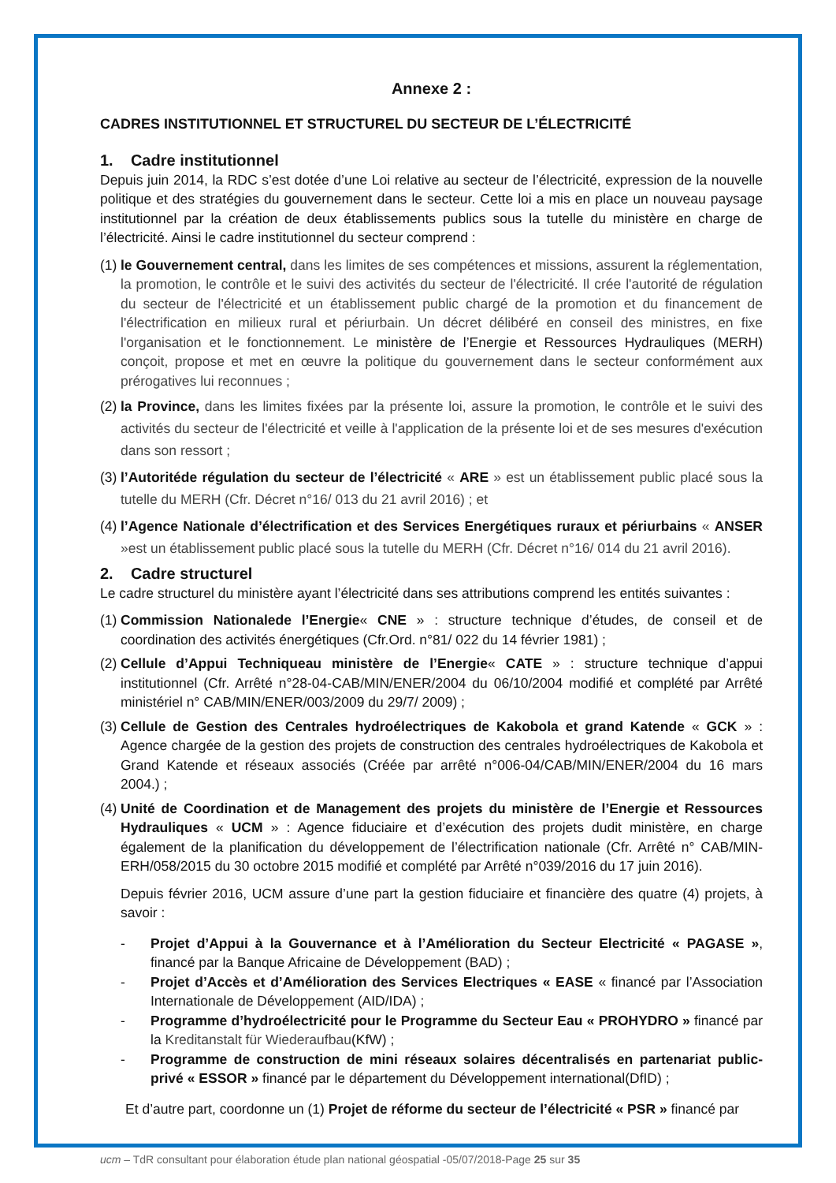Annexe 2 :
CADRES INSTITUTIONNEL ET STRUCTUREL DU SECTEUR DE L’ÉLECTRICITÉ
1. Cadre institutionnel
Depuis juin 2014, la RDC s’est dotée d’une Loi relative au secteur de l’électricité, expression de la nouvelle politique et des stratégies du gouvernement dans le secteur. Cette loi a mis en place un nouveau paysage institutionnel par la création de deux établissements publics sous la tutelle du ministère en charge de l’électricité. Ainsi le cadre institutionnel du secteur comprend :
(1)
le Gouvernement central, dans les limites de ses compétences et missions, assurent la réglementation, la promotion, le contrôle et le suivi des activités du secteur de l'électricité. Il crée l'autorité de régulation du secteur de l'électricité et un établissement public chargé de la promotion et du financement de l'électrification en milieux rural et périurbain. Un décret délibéré en conseil des ministres, en fixe l'organisation et le fonctionnement. Le ministère de l’Energie et Ressources Hydrauliques (MERH) conçoit, propose et met en œuvre la politique du gouvernement dans le secteur conformément aux prérogatives lui reconnues ;
(2)
la Province, dans les limites fixées par la présente loi, assure la promotion, le contrôle et le suivi des activités du secteur de l'électricité et veille à l'application de la présente loi et de ses mesures d'exécution dans son ressort ;
(3)
l’Autoritéde régulation du secteur de l’électricité « ARE » est un établissement public placé sous la tutelle du MERH (Cfr. Décret n°16/ 013 du 21 avril 2016) ; et
(4)
l’Agence Nationale d’électrification et des Services Energétiques ruraux et périurbains « ANSER »est un établissement public placé sous la tutelle du MERH (Cfr. Décret n°16/ 014 du 21 avril 2016).
2. Cadre structurel
Le cadre structurel du ministère ayant l’électricité dans ses attributions comprend les entités suivantes :
(1)
Commission Nationalede l’Energie« CNE » : structure technique d’études, de conseil et de coordination des activités énergétiques (Cfr.Ord. n°81/ 022 du 14 février 1981) ;
(2)
Cellule d’Appui Techniqueau ministère de l’Energie« CATE » : structure technique d’appui institutionnel (Cfr. Arrêté n°28-04-CAB/MIN/ENER/2004 du 06/10/2004 modifié et complété par Arrêté ministériel n° CAB/MIN/ENER/003/2009 du 29/7/ 2009) ;
(3)
Cellule de Gestion des Centrales hydroélectriques de Kakobola et grand Katende « GCK » : Agence chargée de la gestion des projets de construction des centrales hydroélectriques de Kakobola et Grand Katende et réseaux associés (Créée par arrêté n°006-04/CAB/MIN/ENER/2004 du 16 mars 2004.) ;
(4)
Unité de Coordination et de Management des projets du ministère de l’Energie et Ressources Hydrauliques « UCM » : Agence fiduciaire et d’exécution des projets dudit ministère, en charge également de la planification du développement de l’électrification nationale (Cfr. Arrêté n° CAB/MIN-ERH/058/2015 du 30 octobre 2015 modifié et complété par Arrêté n°039/2016 du 17 juin 2016).
Depuis février 2016, UCM assure d’une part la gestion fiduciaire et financière des quatre (4) projets, à savoir :
- Projet d’Appui à la Gouvernance et à l’Amélioration du Secteur Electricité « PAGASE », financé par la Banque Africaine de Développement (BAD) ;
- Projet d’Accès et d’Amélioration des Services Electriques « EASE « financé par l’Association Internationale de Développement (AID/IDA) ;
- Programme d’hydroélectricité pour le Programme du Secteur Eau « PROHYDRO » financé par la Kreditanstalt für Wiederaufbau(KfW) ;
- Programme de construction de mini réseaux solaires décentralisés en partenariat public-privé « ESSOR » financé par le département du Développement international(DfID) ;
Et d’autre part, coordonne un (1) Projet de réforme du secteur de l’électricité « PSR » financé par
ucm – TdR consultant pour élaboration étude plan national géospatial -05/07/2018-Page 25 sur 35